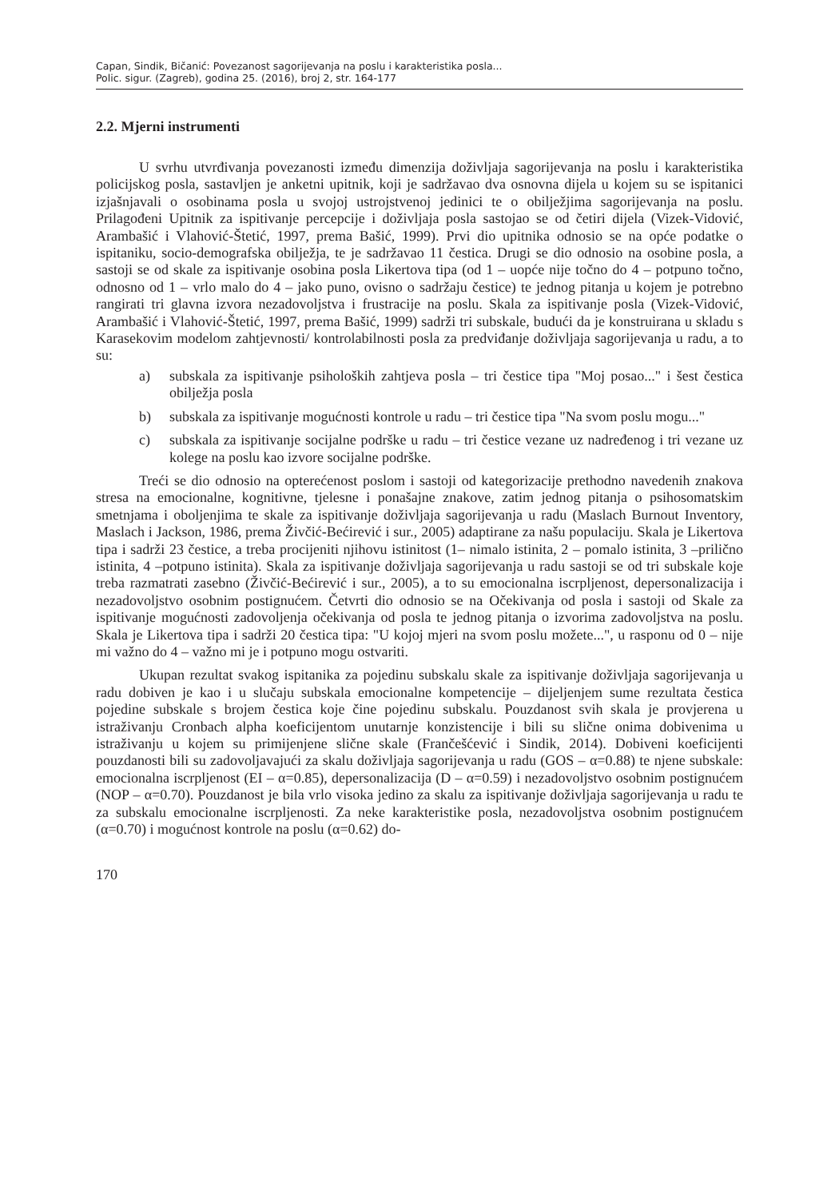Capan, Sindik, Bičanić: Povezanost sagorijevanja na poslu i karakteristika posla...
Polic. sigur. (Zagreb), godina 25. (2016), broj 2, str. 164-177
2.2. Mjerni instrumenti
U svrhu utvrđivanja povezanosti između dimenzija doživljaja sagorijevanja na poslu i karakteristika policijskog posla, sastavljen je anketni upitnik, koji je sadržavao dva osnovna dijela u kojem su se ispitanici izjašnjavali o osobinama posla u svojoj ustrojstvenoj jedinici te o obilježjima sagorijevanja na poslu. Prilagođeni Upitnik za ispitivanje percepcije i doživlja­ja posla sastojao se od četiri dijela (Vizek-Vidović, Arambašić i Vlahović-Štetić, 1997, prema Bašić, 1999). Prvi dio upitnika odnosio se na opće podatke o ispitaniku, socio-demografska obilježja, te je sadržavao 11 čestica. Drugi se dio odnosio na osobine posla, a sastoji se od skale za ispitivanje osobina posla Likertova tipa (od 1 – uopće nije točno do 4 – potpuno toč­no, odnosno od 1 – vrlo malo do 4 – jako puno, ovisno o sadržaju čestice) te jednog pitanja u kojem je potrebno rangirati tri glavna izvora nezadovoljstva i frustracije na poslu. Skala za ispitivanje posla (Vizek-Vidović, Arambašić i Vlahović-Štetić, 1997, prema Bašić, 1999) sadrži tri subskale, budući da je konstruirana u skladu s Karasekovim modelom zahtjevnosti/ kontrolabilnosti posla za predviđanje doživljaja sagorijevanja u radu, a to su:
a) subskala za ispitivanje psiholoških zahtjeva posla – tri čestice tipa "Moj posao..." i šest čestica obilježja posla
b) subskala za ispitivanje mogućnosti kontrole u radu – tri čestice tipa "Na svom poslu mogu..."
c) subskala za ispitivanje socijalne podrške u radu – tri čestice vezane uz nadređenog i tri vezane uz kolege na poslu kao izvore socijalne podrške.
Treći se dio odnosio na opterećenost poslom i sastoji od kategorizacije prethodno nave­denih znakova stresa na emocionalne, kognitivne, tjelesne i ponašajne znakove, zatim jednog pitanja o psihosomatskim smetnjama i oboljenjima te skale za ispitivanje doživljaja sagorije­vanja u radu (Maslach Burnout Inventory, Maslach i Jackson, 1986, prema Živčić-Bećirević i sur., 2005) adaptirane za našu populaciju. Skala je Likertova tipa i sadrži 23 čestice, a treba procijeniti njihovu istinitost (1– nimalo istinita, 2 – pomalo istinita, 3 –prilično istini­ta, 4 –potpuno istinita). Skala za ispitivanje doživljaja sagorijevanja u radu sastoji se od tri subskale koje treba razmatrati zasebno (Živčić-Bećirević i sur., 2005), a to su emocionalna iscrpljenost, depersonalizacija i nezadovoljstvo osobnim postignućem. Četvrti dio odnosio se na Očekivanja od posla i sastoji od Skale za ispitivanje mogućnosti zadovoljenja očekivanja od posla te jednog pitanja o izvorima zadovoljstva na poslu. Skala je Likertova tipa i sadrži 20 čestica tipa: "U kojoj mjeri na svom poslu možete...", u rasponu od 0 – nije mi važno do 4 – važno mi je i potpuno mogu ostvariti.
Ukupan rezultat svakog ispitanika za pojedinu subskalu skale za ispitivanje doživljaja sagorijevanja u radu dobiven je kao i u slučaju subskala emocionalne kompetencije – dijelje­njem sume rezultata čestica pojedine subskale s brojem čestica koje čine pojedinu subskalu. Pouzdanost svih skala je provjerena u istraživanju Cronbach alpha koeficijentom unutarnje konzistencije i bili su slične onima dobivenima u istraživanju u kojem su primijenjene slične skale (Frančešćević i Sindik, 2014). Dobiveni koeficijenti pouzdanosti bili su zadovoljavaju­ći za skalu doživljaja sagorijevanja u radu (GOS – α=0.88) te njene subskale: emocionalna is­crpljenost (EI – α=0.85), depersonalizacija (D – α=0.59) i nezadovoljstvo osobnim postignu­ćem (NOP – α=0.70). Pouzdanost je bila vrlo visoka jedino za skalu za ispitivanje doživljaja sagorijevanja u radu te za subskalu emocionalne iscrpljenosti. Za neke karakteristike posla, nezadovoljstva osobnim postignućem (α=0.70) i mogućnost kontrole na poslu (α=0.62) do-
170